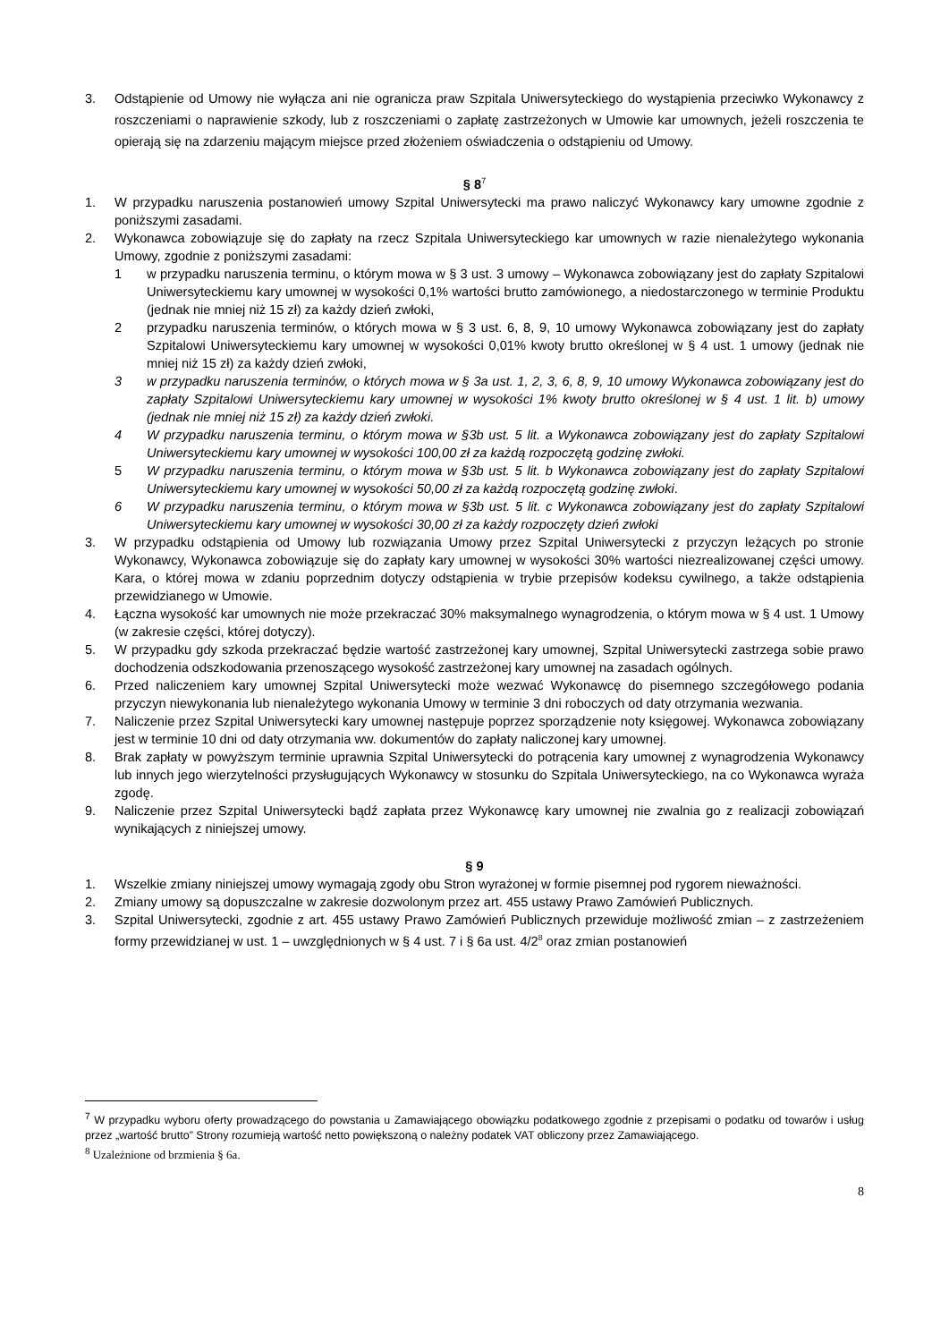3. Odstąpienie od Umowy nie wyłącza ani nie ogranicza praw Szpitala Uniwersyteckiego do wystąpienia przeciwko Wykonawcy z roszczeniami o naprawienie szkody, lub z roszczeniami o zapłatę zastrzeżonych w Umowie kar umownych, jeżeli roszczenia te opierają się na zdarzeniu mającym miejsce przed złożeniem oświadczenia o odstąpieniu od Umowy.
§ 8<sup>7</sup>
1. W przypadku naruszenia postanowień umowy Szpital Uniwersytecki ma prawo naliczyć Wykonawcy kary umowne zgodnie z poniższymi zasadami.
2. Wykonawca zobowiązuje się do zapłaty na rzecz Szpitala Uniwersyteckiego kar umownych w razie nienależytego wykonania Umowy, zgodnie z poniższymi zasadami:
1 w przypadku naruszenia terminu, o którym mowa w § 3 ust. 3 umowy – Wykonawca zobowiązany jest do zapłaty Szpitalowi Uniwersyteckiemu kary umownej w wysokości 0,1% wartości brutto zamówionego, a niedostarczonego w terminie Produktu (jednak nie mniej niż 15 zł) za każdy dzień zwłoki,
2 przypadku naruszenia terminów, o których mowa w § 3 ust. 6, 8, 9, 10 umowy Wykonawca zobowiązany jest do zapłaty Szpitalowi Uniwersyteckiemu kary umownej w wysokości 0,01% kwoty brutto określonej w § 4 ust. 1 umowy (jednak nie mniej niż 15 zł) za każdy dzień zwłoki,
3 w przypadku naruszenia terminów, o których mowa w § 3a ust. 1, 2, 3, 6, 8, 9, 10 umowy Wykonawca zobowiązany jest do zapłaty Szpitalowi Uniwersyteckiemu kary umownej w wysokości 1% kwoty brutto określonej w § 4 ust. 1 lit. b) umowy (jednak nie mniej niż 15 zł) za każdy dzień zwłoki.
4 W przypadku naruszenia terminu, o którym mowa w §3b ust. 5 lit. a Wykonawca zobowiązany jest do zapłaty Szpitalowi Uniwersyteckiemu kary umownej w wysokości 100,00 zł za każdą rozpoczętą godzinę zwłoki.
5 W przypadku naruszenia terminu, o którym mowa w §3b ust. 5 lit. b Wykonawca zobowiązany jest do zapłaty Szpitalowi Uniwersyteckiemu kary umownej w wysokości 50,00 zł za każdą rozpoczętą godzinę zwłoki.
6 W przypadku naruszenia terminu, o którym mowa w §3b ust. 5 lit. c Wykonawca zobowiązany jest do zapłaty Szpitalowi Uniwersyteckiemu kary umownej w wysokości 30,00 zł za każdy rozpoczęty dzień zwłoki
3. W przypadku odstąpienia od Umowy lub rozwiązania Umowy przez Szpital Uniwersytecki z przyczyn leżących po stronie Wykonawcy, Wykonawca zobowiązuje się do zapłaty kary umownej w wysokości 30% wartości niezrealizowanej części umowy. Kara, o której mowa w zdaniu poprzednim dotyczy odstąpienia w trybie przepisów kodeksu cywilnego, a także odstąpienia przewidzianego w Umowie.
4. Łączna wysokość kar umownych nie może przekraczać 30% maksymalnego wynagrodzenia, o którym mowa w § 4 ust. 1 Umowy (w zakresie części, której dotyczy).
5. W przypadku gdy szkoda przekraczać będzie wartość zastrzeżonej kary umownej, Szpital Uniwersytecki zastrzega sobie prawo dochodzenia odszkodowania przenoszącego wysokość zastrzeżonej kary umownej na zasadach ogólnych.
6. Przed naliczeniem kary umownej Szpital Uniwersytecki może wezwać Wykonawcę do pisemnego szczegółowego podania przyczyn niewykonania lub nienależytego wykonania Umowy w terminie 3 dni roboczych od daty otrzymania wezwania.
7. Naliczenie przez Szpital Uniwersytecki kary umownej następuje poprzez sporządzenie noty księgowej. Wykonawca zobowiązany jest w terminie 10 dni od daty otrzymania ww. dokumentów do zapłaty naliczonej kary umownej.
8. Brak zapłaty w powyższym terminie uprawnia Szpital Uniwersytecki do potrącenia kary umownej z wynagrodzenia Wykonawcy lub innych jego wierzytelności przysługujących Wykonawcy w stosunku do Szpitala Uniwersyteckiego, na co Wykonawca wyraża zgodę.
9. Naliczenie przez Szpital Uniwersytecki bądź zapłata przez Wykonawcę kary umownej nie zwalnia go z realizacji zobowiązań wynikających z niniejszej umowy.
§ 9
1. Wszelkie zmiany niniejszej umowy wymagają zgody obu Stron wyrażonej w formie pisemnej pod rygorem nieważności.
2. Zmiany umowy są dopuszczalne w zakresie dozwolonym przez art. 455 ustawy Prawo Zamówień Publicznych.
3. Szpital Uniwersytecki, zgodnie z art. 455 ustawy Prawo Zamówień Publicznych przewiduje możliwość zmian – z zastrzeżeniem formy przewidzianej w ust. 1 – uwzględnionych w § 4 ust. 7 i § 6a ust. 4/2<sup>8</sup> oraz zmian postanowień
<sup>7</sup> W przypadku wyboru oferty prowadzącego do powstania u Zamawiającego obowiązku podatkowego zgodnie z przepisami o podatku od towarów i usług przez „wartość brutto” Strony rozumieją wartość netto powiększoną o należny podatek VAT obliczony przez Zamawiającego.
<sup>8</sup> Uzależnione od brzmienia § 6a.
8